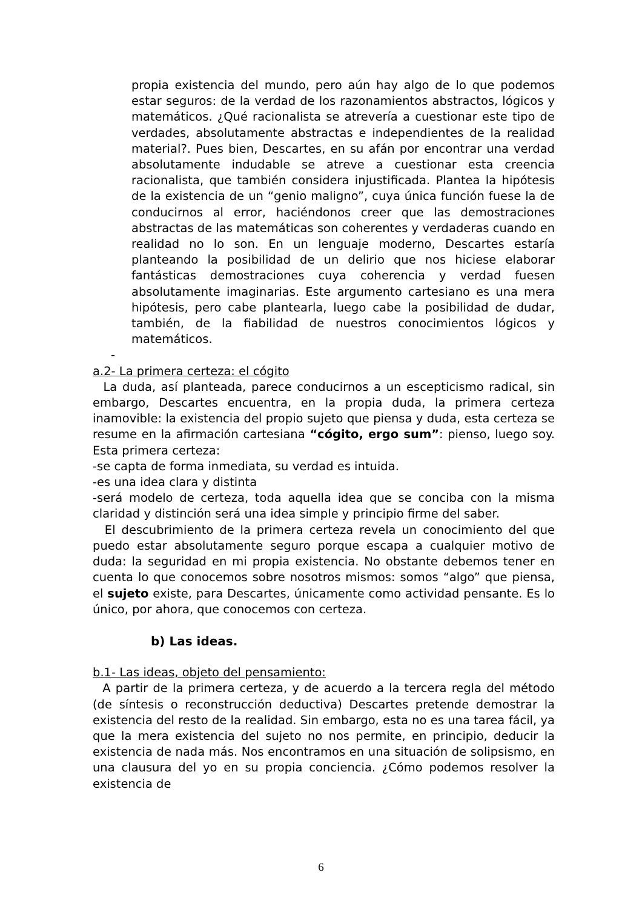propia existencia del mundo, pero aún hay algo de lo que podemos estar seguros: de la verdad de los razonamientos abstractos, lógicos y matemáticos. ¿Qué racionalista se atrevería a cuestionar este tipo de verdades, absolutamente abstractas e independientes de la realidad material?. Pues bien, Descartes, en su afán por encontrar una verdad absolutamente indudable se atreve a cuestionar esta creencia racionalista, que también considera injustificada. Plantea la hipótesis de la existencia de un “genio maligno”, cuya única función fuese la de conducirnos al error, haciéndonos creer que las demostraciones abstractas de las matemáticas son coherentes y verdaderas cuando en realidad no lo son. En un lenguaje moderno, Descartes estaría planteando la posibilidad de un delirio que nos hiciese elaborar fantásticas demostraciones cuya coherencia y verdad fuesen absolutamente imaginarias. Este argumento cartesiano es una mera hipótesis, pero cabe plantearla, luego cabe la posibilidad de dudar, también, de la fiabilidad de nuestros conocimientos lógicos y matemáticos.
-
a.2- La primera certeza: el cógito
La duda, así planteada, parece conducirnos a un escepticismo radical, sin embargo, Descartes encuentra, en la propia duda, la primera certeza inamovible: la existencia del propio sujeto que piensa y duda, esta certeza se resume en la afirmación cartesiana “cógito, ergo sum”: pienso, luego soy. Esta primera certeza:
-se capta de forma inmediata, su verdad es intuida.
-es una idea clara y distinta
-será modelo de certeza, toda aquella idea que se conciba con la misma claridad y distinción será una idea simple y principio firme del saber.
El descubrimiento de la primera certeza revela un conocimiento del que puedo estar absolutamente seguro porque escapa a cualquier motivo de duda: la seguridad en mi propia existencia. No obstante debemos tener en cuenta lo que conocemos sobre nosotros mismos: somos “algo” que piensa, el sujeto existe, para Descartes, únicamente como actividad pensante. Es lo único, por ahora, que conocemos con certeza.
b) Las ideas.
b.1- Las ideas, objeto del pensamiento:
A partir de la primera certeza, y de acuerdo a la tercera regla del método (de síntesis o reconstrucción deductiva) Descartes pretende demostrar la existencia del resto de la realidad. Sin embargo, esta no es una tarea fácil, ya que la mera existencia del sujeto no nos permite, en principio, deducir la existencia de nada más. Nos encontramos en una situación de solipsismo, en una clausura del yo en su propia conciencia. ¿Cómo podemos resolver la existencia de
6